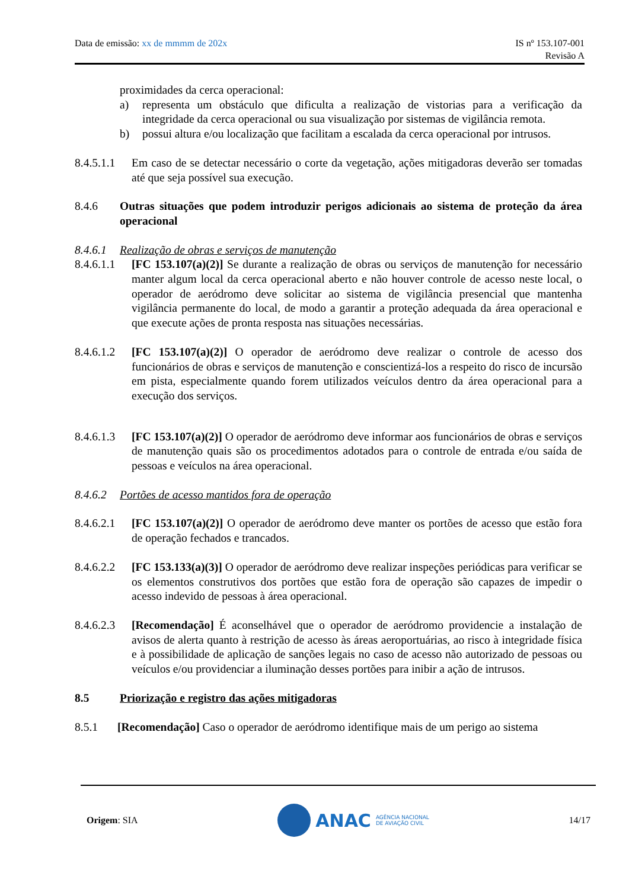Data de emissão: xx de mmmm de 202x
IS nº 153.107-001
Revisão A
proximidades da cerca operacional:
a) representa um obstáculo que dificulta a realização de vistorias para a verificação da integridade da cerca operacional ou sua visualização por sistemas de vigilância remota.
b) possui altura e/ou localização que facilitam a escalada da cerca operacional por intrusos.
8.4.5.1.1 Em caso de se detectar necessário o corte da vegetação, ações mitigadoras deverão ser tomadas até que seja possível sua execução.
8.4.6 Outras situações que podem introduzir perigos adicionais ao sistema de proteção da área operacional
8.4.6.1 Realização de obras e serviços de manutenção
8.4.6.1.1 [FC 153.107(a)(2)] Se durante a realização de obras ou serviços de manutenção for necessário manter algum local da cerca operacional aberto e não houver controle de acesso neste local, o operador de aeródromo deve solicitar ao sistema de vigilância presencial que mantenha vigilância permanente do local, de modo a garantir a proteção adequada da área operacional e que execute ações de pronta resposta nas situações necessárias.
8.4.6.1.2 [FC 153.107(a)(2)] O operador de aeródromo deve realizar o controle de acesso dos funcionários de obras e serviços de manutenção e conscientizá-los a respeito do risco de incursão em pista, especialmente quando forem utilizados veículos dentro da área operacional para a execução dos serviços.
8.4.6.1.3 [FC 153.107(a)(2)] O operador de aeródromo deve informar aos funcionários de obras e serviços de manutenção quais são os procedimentos adotados para o controle de entrada e/ou saída de pessoas e veículos na área operacional.
8.4.6.2 Portões de acesso mantidos fora de operação
8.4.6.2.1 [FC 153.107(a)(2)] O operador de aeródromo deve manter os portões de acesso que estão fora de operação fechados e trancados.
8.4.6.2.2 [FC 153.133(a)(3)] O operador de aeródromo deve realizar inspeções periódicas para verificar se os elementos construtivos dos portões que estão fora de operação são capazes de impedir o acesso indevido de pessoas à área operacional.
8.4.6.2.3 [Recomendação] É aconselhável que o operador de aeródromo providencie a instalação de avisos de alerta quanto à restrição de acesso às áreas aeroportuárias, ao risco à integridade física e à possibilidade de aplicação de sanções legais no caso de acesso não autorizado de pessoas ou veículos e/ou providenciar a iluminação desses portões para inibir a ação de intrusos.
8.5 Priorização e registro das ações mitigadoras
8.5.1 [Recomendação] Caso o operador de aeródromo identifique mais de um perigo ao sistema
Origem: SIA
ANAC AGÊNCIA NACIONAL
DE AVIAÇÃO CIVIL
14/17